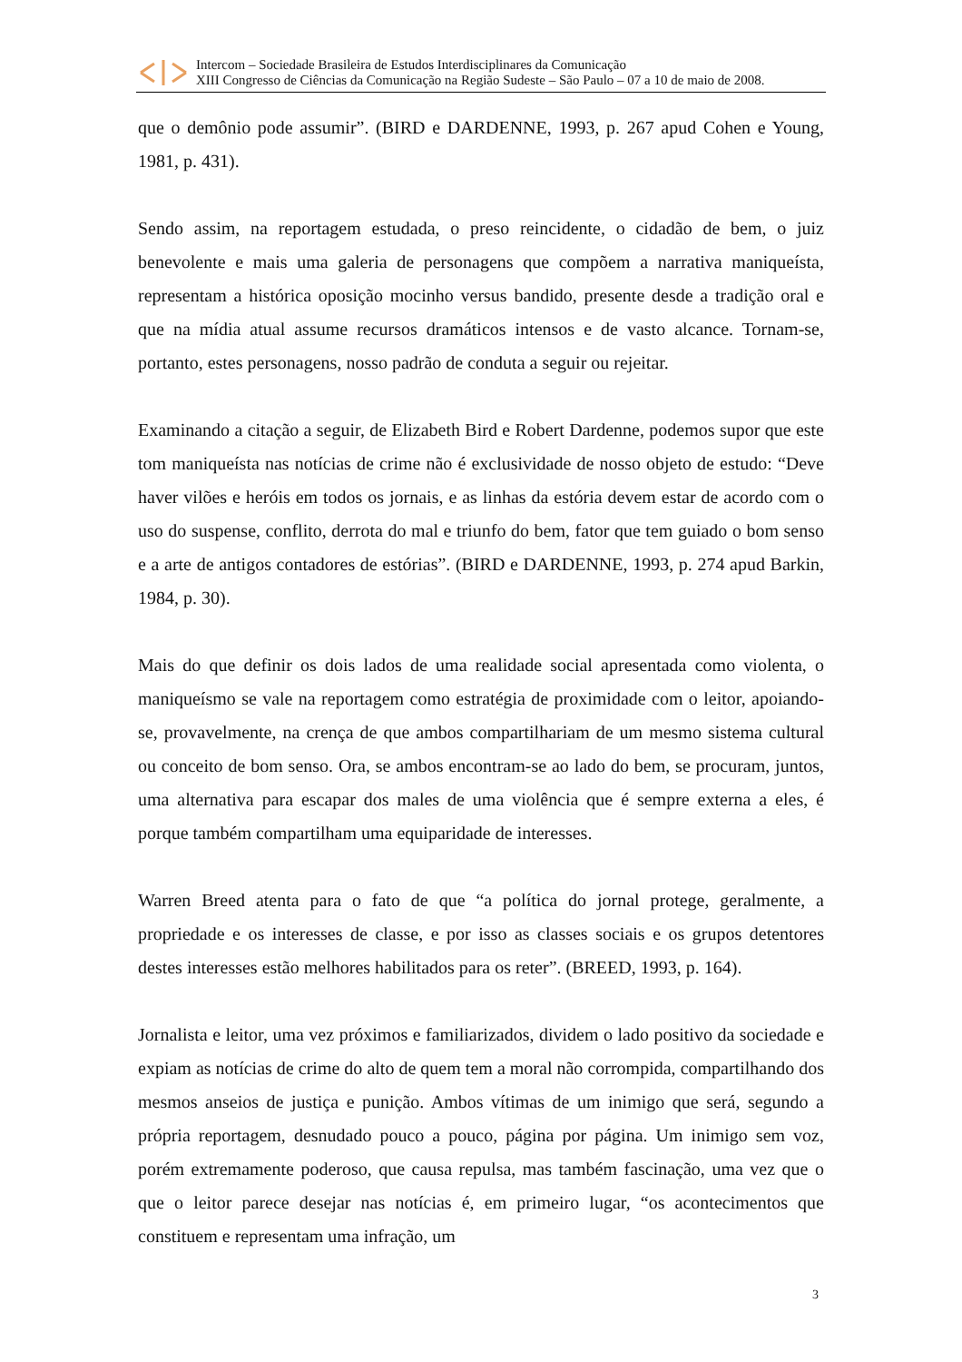Intercom – Sociedade Brasileira de Estudos Interdisciplinares da Comunicação
XIII Congresso de Ciências da Comunicação na Região Sudeste – São Paulo – 07 a 10 de maio de 2008.
que o demônio pode assumir”. (BIRD e DARDENNE, 1993, p. 267 apud Cohen e Young, 1981, p. 431).
Sendo assim, na reportagem estudada, o preso reincidente, o cidadão de bem, o juiz benevolente e mais uma galeria de personagens que compõem a narrativa maniqueísta, representam a histórica oposição mocinho versus bandido, presente desde a tradição oral e que na mídia atual assume recursos dramáticos intensos e de vasto alcance. Tornam-se, portanto, estes personagens, nosso padrão de conduta a seguir ou rejeitar.
Examinando a citação a seguir, de Elizabeth Bird e Robert Dardenne, podemos supor que este tom maniqueísta nas notícias de crime não é exclusividade de nosso objeto de estudo: “Deve haver vilões e heróis em todos os jornais, e as linhas da estória devem estar de acordo com o uso do suspense, conflito, derrota do mal e triunfo do bem, fator que tem guiado o bom senso e a arte de antigos contadores de estórias”. (BIRD e DARDENNE, 1993, p. 274 apud Barkin, 1984, p. 30).
Mais do que definir os dois lados de uma realidade social apresentada como violenta, o maniqueísmo se vale na reportagem como estratégia de proximidade com o leitor, apoiando-se, provavelmente, na crença de que ambos compartilhariam de um mesmo sistema cultural ou conceito de bom senso. Ora, se ambos encontram-se ao lado do bem, se procuram, juntos, uma alternativa para escapar dos males de uma violência que é sempre externa a eles, é porque também compartilham uma equiparidade de interesses.
Warren Breed atenta para o fato de que “a política do jornal protege, geralmente, a propriedade e os interesses de classe, e por isso as classes sociais e os grupos detentores destes interesses estão melhores habilitados para os reter”. (BREED, 1993, p. 164).
Jornalista e leitor, uma vez próximos e familiarizados, dividem o lado positivo da sociedade e expiam as notícias de crime do alto de quem tem a moral não corrompida, compartilhando dos mesmos anseios de justiça e punição. Ambos vítimas de um inimigo que será, segundo a própria reportagem, desnudado pouco a pouco, página por página. Um inimigo sem voz, porém extremamente poderoso, que causa repulsa, mas também fascinação, uma vez que o que o leitor parece desejar nas notícias é, em primeiro lugar, “os acontecimentos que constituem e representam uma infração, um
3